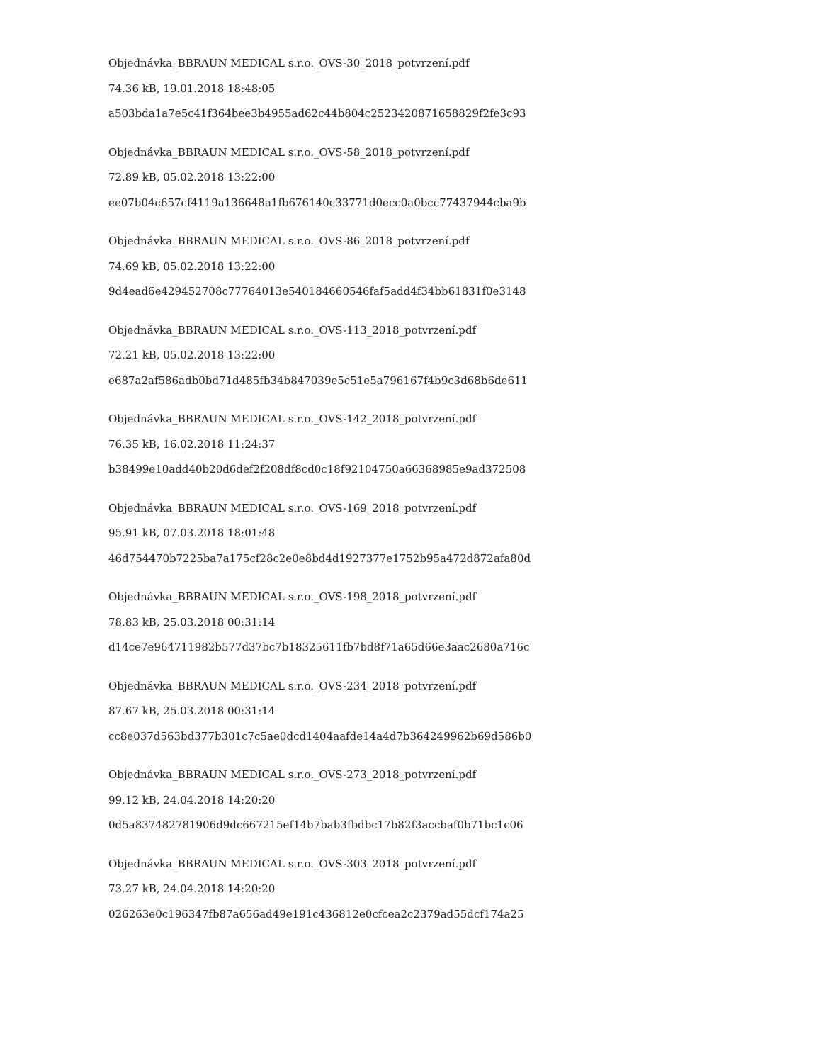Objednávka_BBRAUN MEDICAL s.r.o._OVS-30_2018_potvrzení.pdf
74.36 kB, 19.01.2018 18:48:05
a503bda1a7e5c41f364bee3b4955ad62c44b804c2523420871658829f2fe3c93
Objednávka_BBRAUN MEDICAL s.r.o._OVS-58_2018_potvrzení.pdf
72.89 kB, 05.02.2018 13:22:00
ee07b04c657cf4119a136648a1fb676140c33771d0ecc0a0bcc77437944cba9b
Objednávka_BBRAUN MEDICAL s.r.o._OVS-86_2018_potvrzení.pdf
74.69 kB, 05.02.2018 13:22:00
9d4ead6e429452708c77764013e540184660546faf5add4f34bb61831f0e3148
Objednávka_BBRAUN MEDICAL s.r.o._OVS-113_2018_potvrzení.pdf
72.21 kB, 05.02.2018 13:22:00
e687a2af586adb0bd71d485fb34b847039e5c51e5a796167f4b9c3d68b6de611
Objednávka_BBRAUN MEDICAL s.r.o._OVS-142_2018_potvrzení.pdf
76.35 kB, 16.02.2018 11:24:37
b38499e10add40b20d6def2f208df8cd0c18f92104750a66368985e9ad372508
Objednávka_BBRAUN MEDICAL s.r.o._OVS-169_2018_potvrzení.pdf
95.91 kB, 07.03.2018 18:01:48
46d754470b7225ba7a175cf28c2e0e8bd4d1927377e1752b95a472d872afa80d
Objednávka_BBRAUN MEDICAL s.r.o._OVS-198_2018_potvrzení.pdf
78.83 kB, 25.03.2018 00:31:14
d14ce7e964711982b577d37bc7b18325611fb7bd8f71a65d66e3aac2680a716c
Objednávka_BBRAUN MEDICAL s.r.o._OVS-234_2018_potvrzení.pdf
87.67 kB, 25.03.2018 00:31:14
cc8e037d563bd377b301c7c5ae0dcd1404aafde14a4d7b364249962b69d586b0
Objednávka_BBRAUN MEDICAL s.r.o._OVS-273_2018_potvrzení.pdf
99.12 kB, 24.04.2018 14:20:20
0d5a837482781906d9dc667215ef14b7bab3fbdbc17b82f3accbaf0b71bc1c06
Objednávka_BBRAUN MEDICAL s.r.o._OVS-303_2018_potvrzení.pdf
73.27 kB, 24.04.2018 14:20:20
026263e0c196347fb87a656ad49e191c436812e0cfcea2c2379ad55dcf174a25